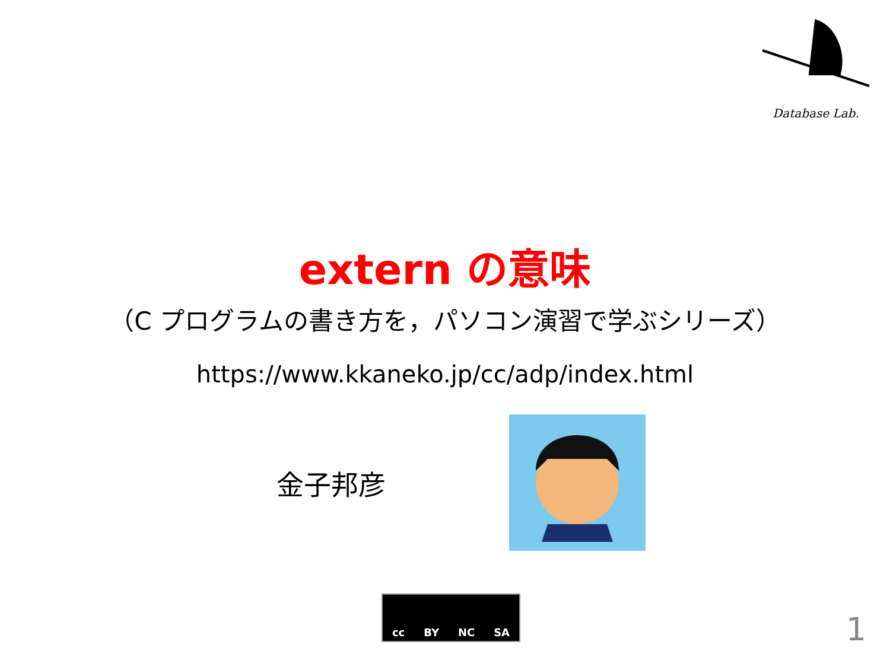Database Lab.
extern の意味
（C プログラムの書き方を，パソコン演習で学ぶシリーズ）
https://www.kkaneko.jp/cc/adp/index.html
金子邦彦
cc BY NC SA
1